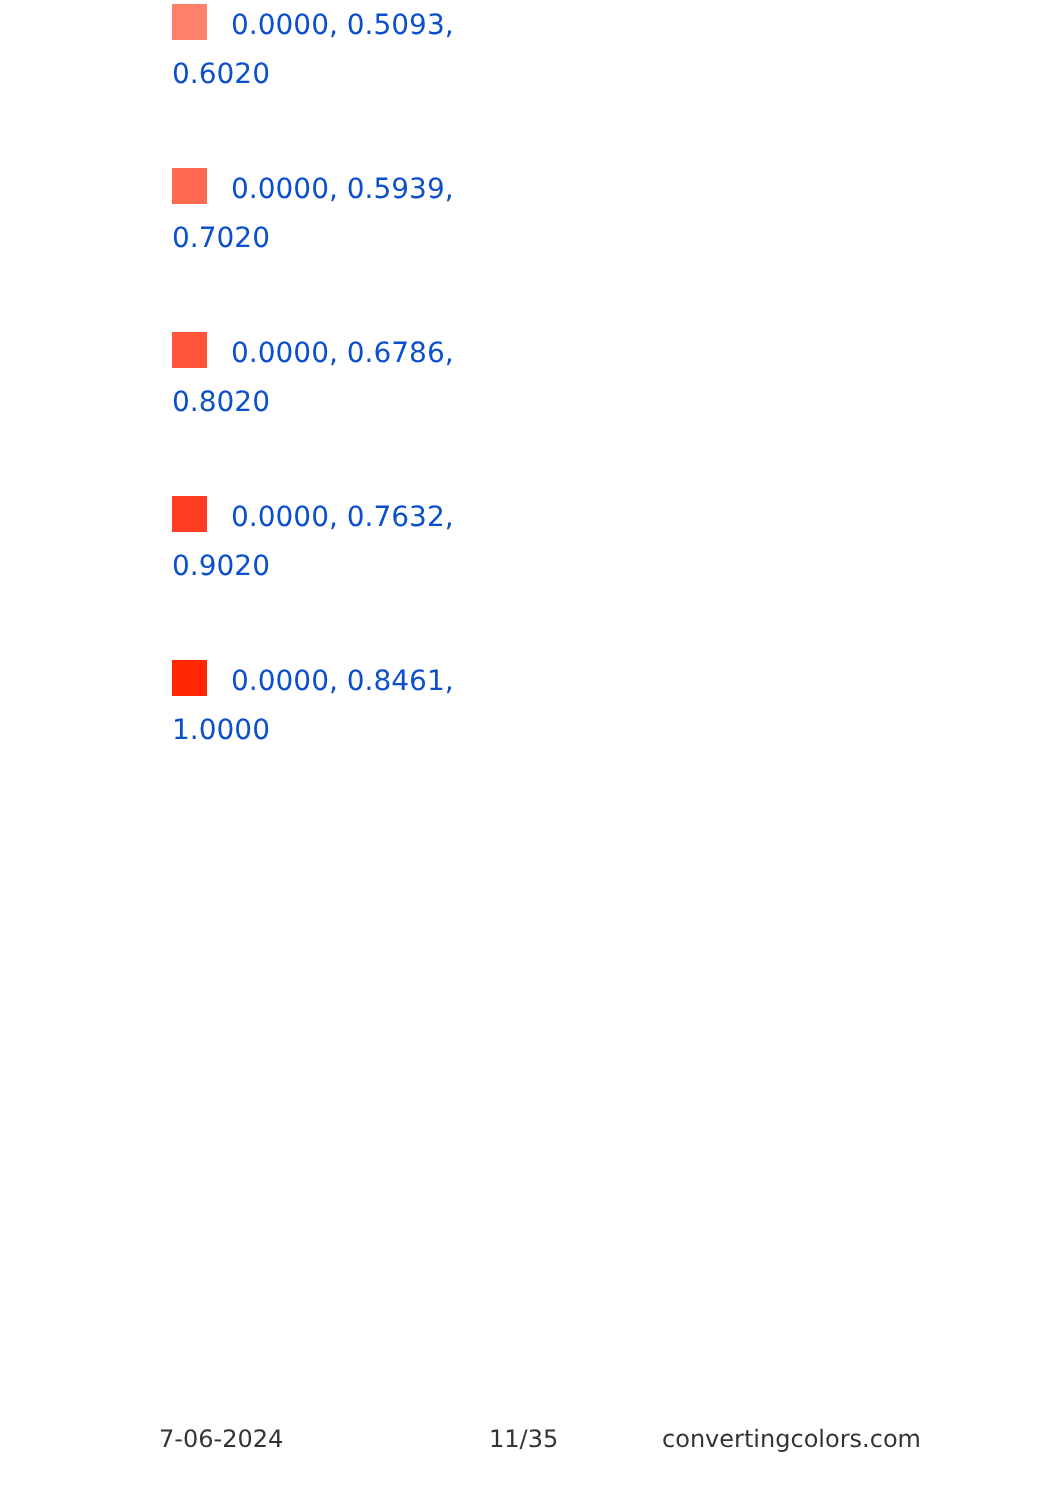0.0000, 0.5093, 0.6020
0.0000, 0.5939, 0.7020
0.0000, 0.6786, 0.8020
0.0000, 0.7632, 0.9020
0.0000, 0.8461, 1.0000
7-06-2024 11/35 convertingcolors.com